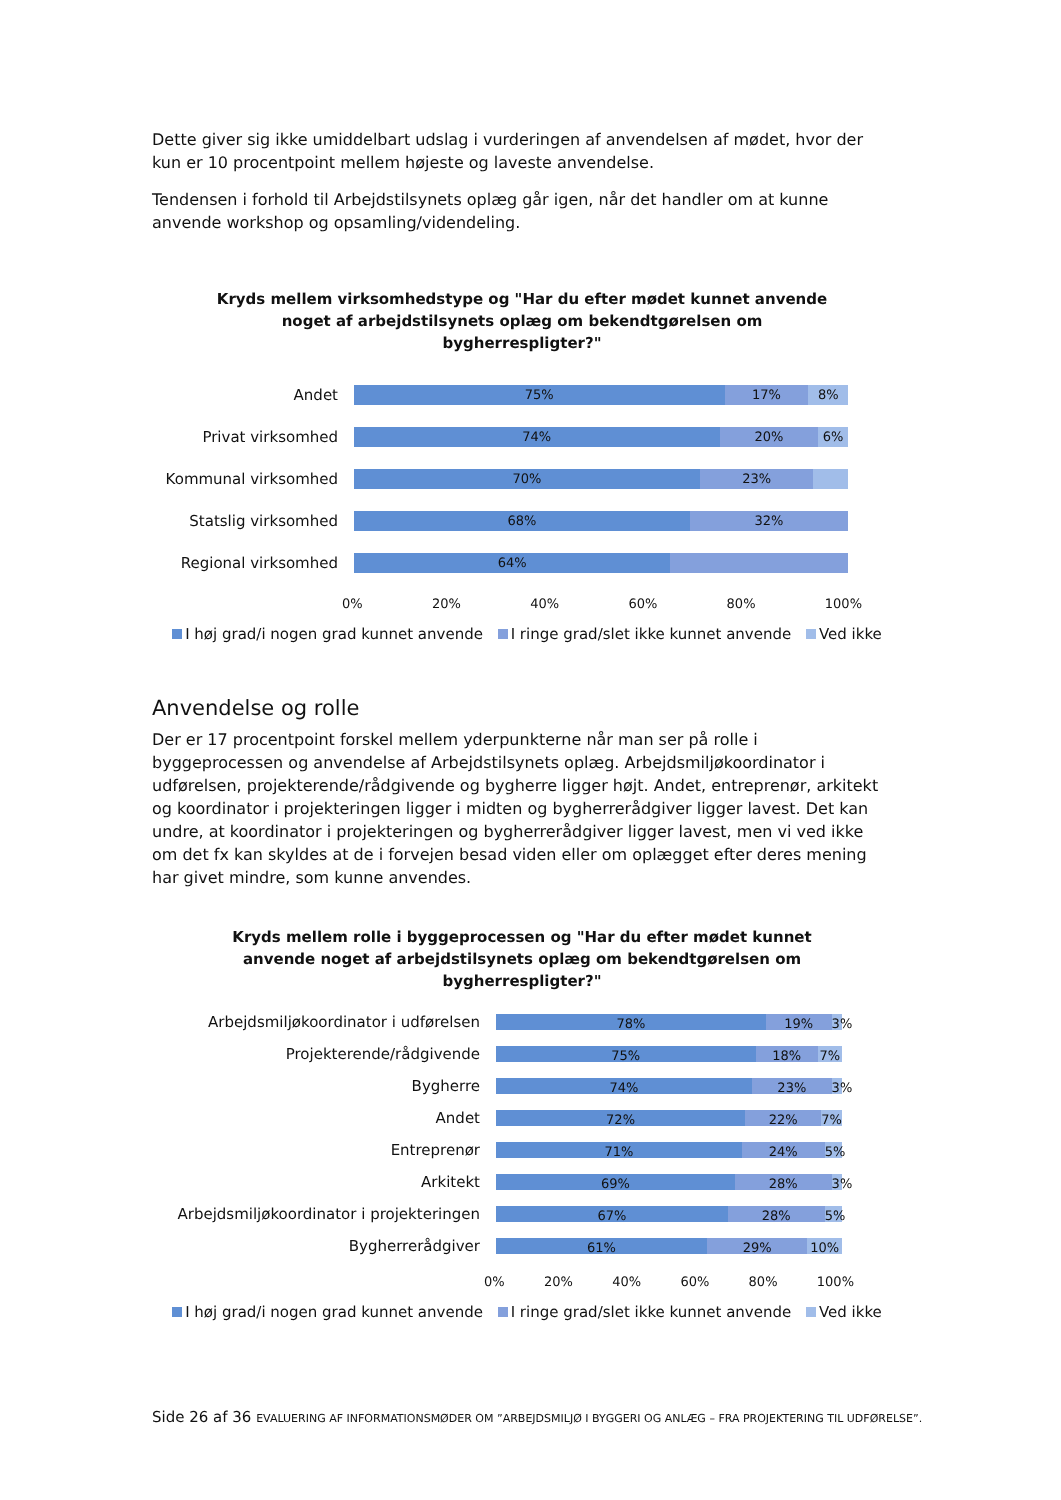Dette giver sig ikke umiddelbart udslag i vurderingen af anvendelsen af mødet, hvor der kun er 10 procentpoint mellem højeste og laveste anvendelse.
Tendensen i forhold til Arbejdstilsynets oplæg går igen, når det handler om at kunne anvende workshop og opsamling/videndeling.
Kryds mellem virksomhedstype og "Har du efter mødet kunnet anvende
noget af arbejdstilsynets oplæg om bekendtgørelsen om
bygherrespligter?"
Andet
75% 17% 8%
Privat virksomhed
74% 20% 6%
Kommunal virksomhed
70% 23%
Statslig virksomhed
68% 32%
Regional virksomhed
64%
0% 20% 40% 60% 80% 100%
I høj grad/i nogen grad kunnet anvende I ringe grad/slet ikke kunnet anvende Ved ikke
Anvendelse og rolle
Der er 17 procentpoint forskel mellem yderpunkterne når man ser på rolle i byggeprocessen og anvendelse af Arbejdstilsynets oplæg. Arbejdsmiljøkoordinator i udførelsen, projekterende/rådgivende og bygherre ligger højt. Andet, entreprenør, arkitekt og koordinator i projekteringen ligger i midten og bygherrerådgiver ligger lavest. Det kan undre, at koordinator i projekteringen og bygherrerådgiver ligger lavest, men vi ved ikke om det fx kan skyldes at de i forvejen besad viden eller om oplægget efter deres mening har givet mindre, som kunne anvendes.
Kryds mellem rolle i byggeprocessen og "Har du efter mødet kunnet
anvende noget af arbejdstilsynets oplæg om bekendtgørelsen om
bygherrespligter?"
Arbejdsmiljøkoordinator i udførelsen
78% 19% 3%
Projekterende/rådgivende
75% 18% 7%
Bygherre
74% 23% 3%
Andet
72% 22% 7%
Entreprenør
71% 24% 5%
Arkitekt
69% 28% 3%
Arbejdsmiljøkoordinator i projekteringen
67% 28% 5%
Bygherrerådgiver
61% 29% 10%
0% 20% 40% 60% 80% 100%
I høj grad/i nogen grad kunnet anvende I ringe grad/slet ikke kunnet anvende Ved ikke
Side 26 af 36 EVALUERING AF INFORMATIONSMØDER OM ”ARBEJDSMILJØ I BYGGERI OG ANLÆG – FRA PROJEKTERING TIL UDFØRELSE”.